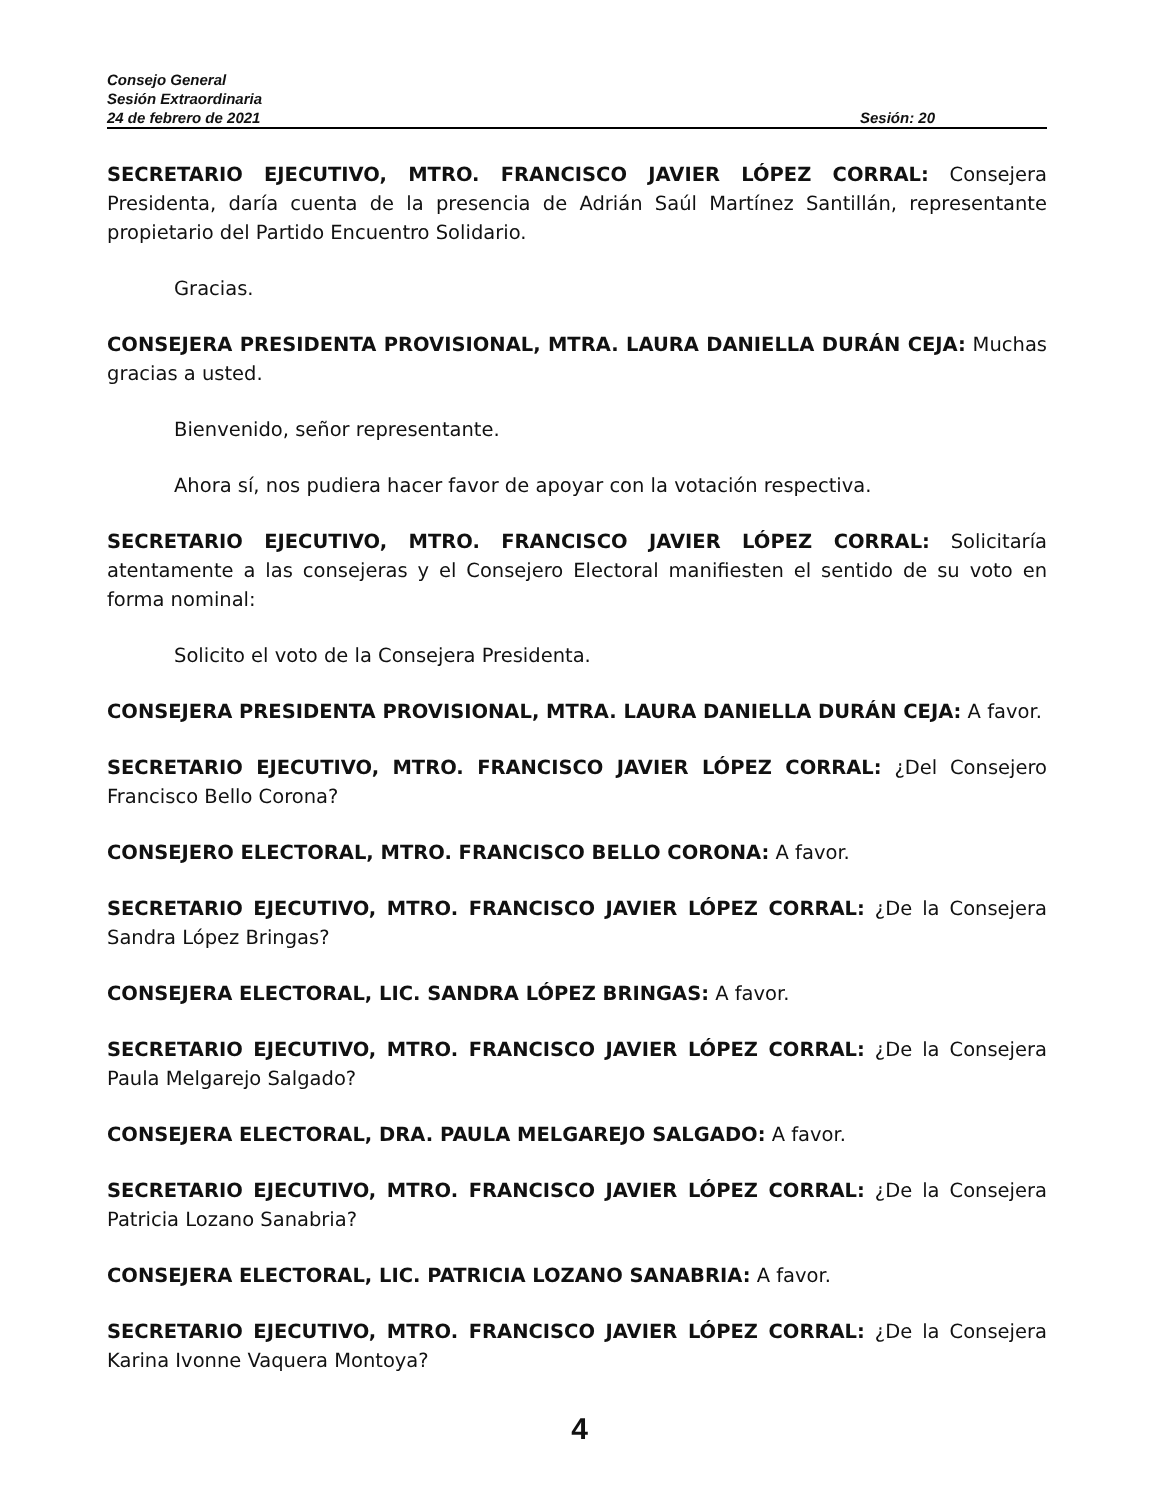Consejo General
Sesión Extraordinaria
24 de febrero de 2021 Sesión: 20
SECRETARIO EJECUTIVO, MTRO. FRANCISCO JAVIER LÓPEZ CORRAL: Consejera Presidenta, daría cuenta de la presencia de Adrián Saúl Martínez Santillán, representante propietario del Partido Encuentro Solidario.
Gracias.
CONSEJERA PRESIDENTA PROVISIONAL, MTRA. LAURA DANIELLA DURÁN CEJA: Muchas gracias a usted.
Bienvenido, señor representante.
Ahora sí, nos pudiera hacer favor de apoyar con la votación respectiva.
SECRETARIO EJECUTIVO, MTRO. FRANCISCO JAVIER LÓPEZ CORRAL: Solicitaría atentamente a las consejeras y el Consejero Electoral manifiesten el sentido de su voto en forma nominal:
Solicito el voto de la Consejera Presidenta.
CONSEJERA PRESIDENTA PROVISIONAL, MTRA. LAURA DANIELLA DURÁN CEJA: A favor.
SECRETARIO EJECUTIVO, MTRO. FRANCISCO JAVIER LÓPEZ CORRAL: ¿Del Consejero Francisco Bello Corona?
CONSEJERO ELECTORAL, MTRO. FRANCISCO BELLO CORONA: A favor.
SECRETARIO EJECUTIVO, MTRO. FRANCISCO JAVIER LÓPEZ CORRAL: ¿De la Consejera Sandra López Bringas?
CONSEJERA ELECTORAL, LIC. SANDRA LÓPEZ BRINGAS: A favor.
SECRETARIO EJECUTIVO, MTRO. FRANCISCO JAVIER LÓPEZ CORRAL: ¿De la Consejera Paula Melgarejo Salgado?
CONSEJERA ELECTORAL, DRA. PAULA MELGAREJO SALGADO: A favor.
SECRETARIO EJECUTIVO, MTRO. FRANCISCO JAVIER LÓPEZ CORRAL: ¿De la Consejera Patricia Lozano Sanabria?
CONSEJERA ELECTORAL, LIC. PATRICIA LOZANO SANABRIA: A favor.
SECRETARIO EJECUTIVO, MTRO. FRANCISCO JAVIER LÓPEZ CORRAL: ¿De la Consejera Karina Ivonne Vaquera Montoya?
4